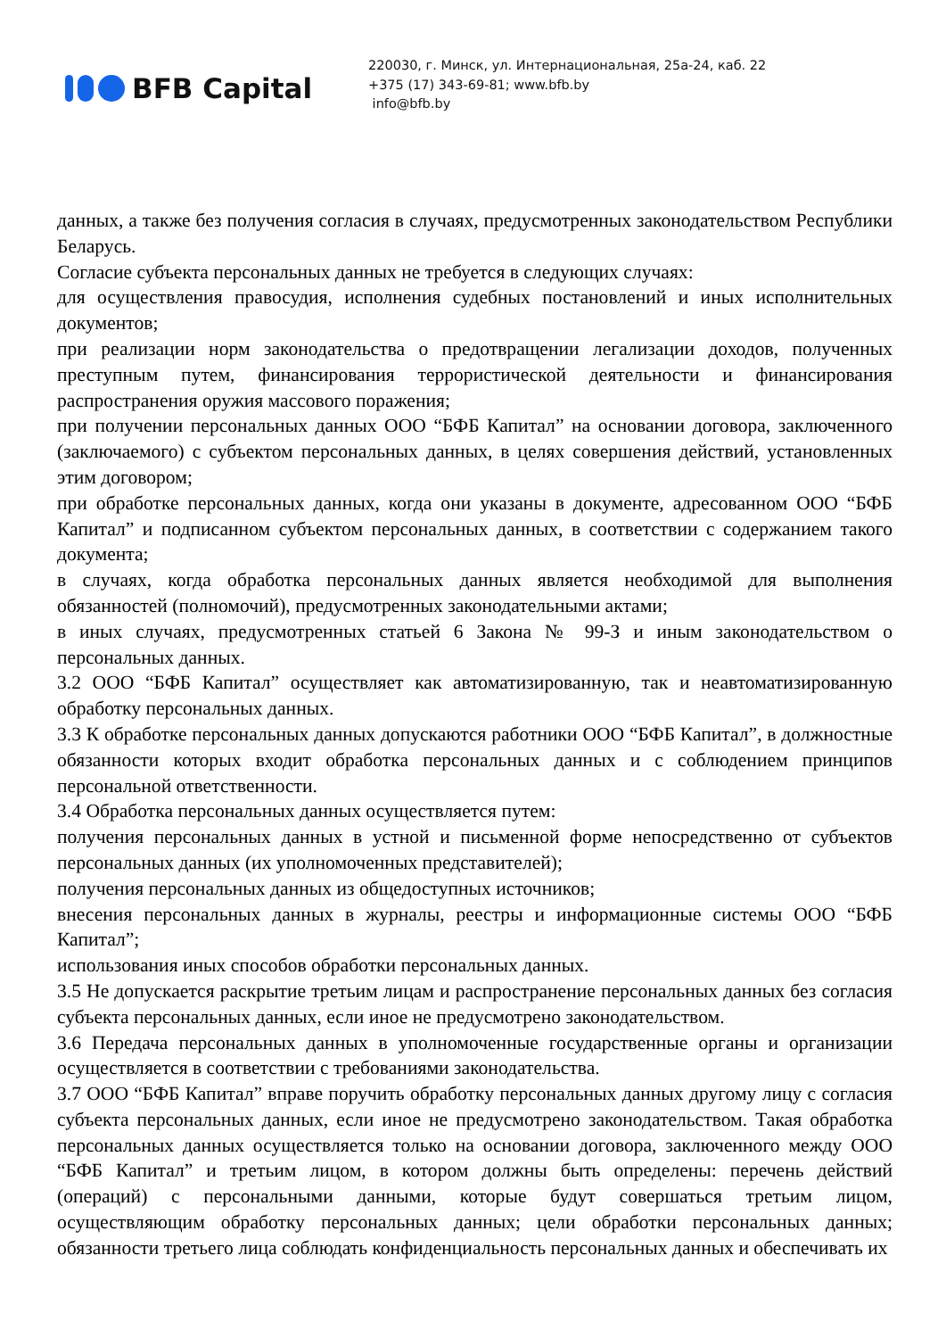BFB Capital
220030, г. Минск, ул. Интернациональная, 25а-24, каб. 22
+375 (17) 343-69-81; www.bfb.by
info@bfb.by
данных, а также без получения согласия в случаях, предусмотренных законодательством Республики Беларусь.
Согласие субъекта персональных данных не требуется в следующих случаях:
для осуществления правосудия, исполнения судебных постановлений и иных исполнительных документов;
при реализации норм законодательства о предотвращении легализации доходов, полученных преступным путем, финансирования террористической деятельности и финансирования распространения оружия массового поражения;
при получении персональных данных ООО “БФБ Капитал” на основании договора, заключенного (заключаемого) с субъектом персональных данных, в целях совершения действий, установленных этим договором;
при обработке персональных данных, когда они указаны в документе, адресованном ООО “БФБ Капитал” и подписанном субъектом персональных данных, в соответствии с содержанием такого документа;
в случаях, когда обработка персональных данных является необходимой для выполнения обязанностей (полномочий), предусмотренных законодательными актами;
в иных случаях, предусмотренных статьей 6 Закона № 99-З и иным законодательством о персональных данных.
3.2 ООО “БФБ Капитал” осуществляет как автоматизированную, так и неавтоматизированную обработку персональных данных.
3.3 К обработке персональных данных допускаются работники ООО “БФБ Капитал”, в должностные обязанности которых входит обработка персональных данных и с соблюдением принципов персональной ответственности.
3.4 Обработка персональных данных осуществляется путем:
получения персональных данных в устной и письменной форме непосредственно от субъектов персональных данных (их уполномоченных представителей);
получения персональных данных из общедоступных источников;
внесения персональных данных в журналы, реестры и информационные системы ООО “БФБ Капитал”;
использования иных способов обработки персональных данных.
3.5 Не допускается раскрытие третьим лицам и распространение персональных данных без согласия субъекта персональных данных, если иное не предусмотрено законодательством.
3.6 Передача персональных данных в уполномоченные государственные органы и организации осуществляется в соответствии с требованиями законодательства.
3.7 ООО “БФБ Капитал” вправе поручить обработку персональных данных другому лицу с согласия субъекта персональных данных, если иное не предусмотрено законодательством. Такая обработка персональных данных осуществляется только на основании договора, заключенного между ООО “БФБ Капитал” и третьим лицом, в котором должны быть определены: перечень действий (операций) с персональными данными, которые будут совершаться третьим лицом, осуществляющим обработку персональных данных; цели обработки персональных данных; обязанности третьего лица соблюдать конфиденциальность персональных данных и обеспечивать их